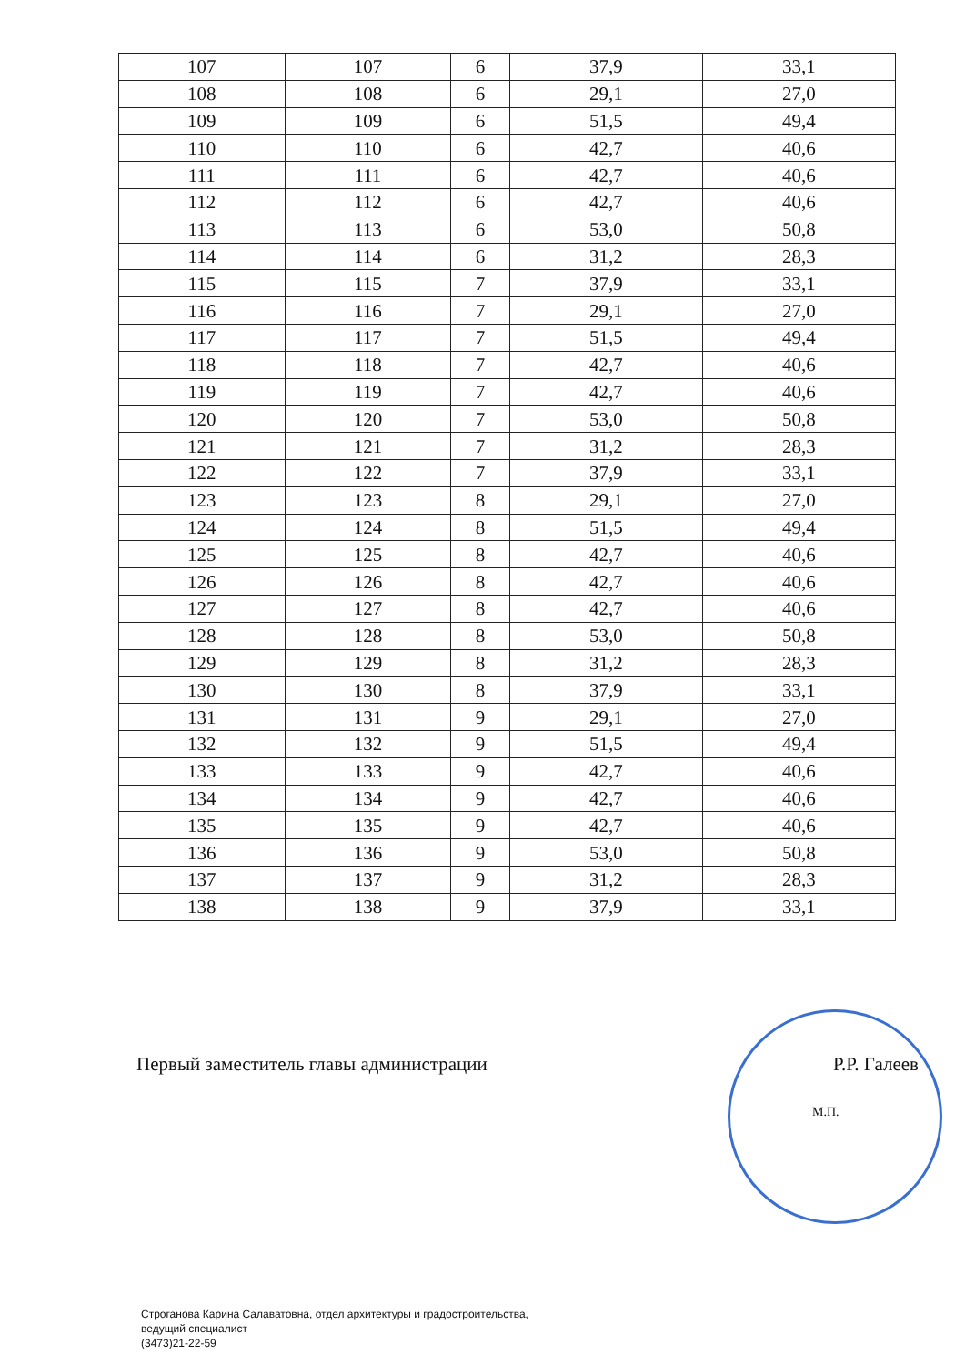| 107 | 107 | 6 | 37,9 | 33,1 |
| 108 | 108 | 6 | 29,1 | 27,0 |
| 109 | 109 | 6 | 51,5 | 49,4 |
| 110 | 110 | 6 | 42,7 | 40,6 |
| 111 | 111 | 6 | 42,7 | 40,6 |
| 112 | 112 | 6 | 42,7 | 40,6 |
| 113 | 113 | 6 | 53,0 | 50,8 |
| 114 | 114 | 6 | 31,2 | 28,3 |
| 115 | 115 | 7 | 37,9 | 33,1 |
| 116 | 116 | 7 | 29,1 | 27,0 |
| 117 | 117 | 7 | 51,5 | 49,4 |
| 118 | 118 | 7 | 42,7 | 40,6 |
| 119 | 119 | 7 | 42,7 | 40,6 |
| 120 | 120 | 7 | 53,0 | 50,8 |
| 121 | 121 | 7 | 31,2 | 28,3 |
| 122 | 122 | 7 | 37,9 | 33,1 |
| 123 | 123 | 8 | 29,1 | 27,0 |
| 124 | 124 | 8 | 51,5 | 49,4 |
| 125 | 125 | 8 | 42,7 | 40,6 |
| 126 | 126 | 8 | 42,7 | 40,6 |
| 127 | 127 | 8 | 42,7 | 40,6 |
| 128 | 128 | 8 | 53,0 | 50,8 |
| 129 | 129 | 8 | 31,2 | 28,3 |
| 130 | 130 | 8 | 37,9 | 33,1 |
| 131 | 131 | 9 | 29,1 | 27,0 |
| 132 | 132 | 9 | 51,5 | 49,4 |
| 133 | 133 | 9 | 42,7 | 40,6 |
| 134 | 134 | 9 | 42,7 | 40,6 |
| 135 | 135 | 9 | 42,7 | 40,6 |
| 136 | 136 | 9 | 53,0 | 50,8 |
| 137 | 137 | 9 | 31,2 | 28,3 |
| 138 | 138 | 9 | 37,9 | 33,1 |
Первый заместитель главы администрации Р.Р. Галеев
М.П.
Строганова Карина Салаватовна, отдел архитектуры и градостроительства,
ведущий специалист
(3473)21-22-59